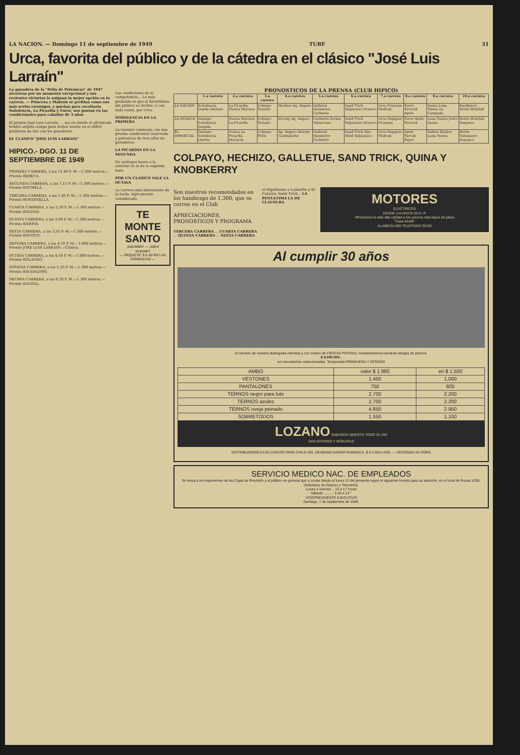LA NACION. — Domingo 11 de septiembre de 1949 TURF 31
Urca, favorita del público y de la cátedra en el clásico "José Luis Larraín"
La ganadora de la "Polla de Potrancas" de 1947 atraviesa por un momento excepcional y sus recientes victorias le asignan la mejor opción en la carrera. — Princesa y Mabruk se perfilan como sus más serios enemigos, y quedan para escoltarla Soñolencia, La Picardía y Furor, nos gustan en las condicionales para caballos de 3 años
El premio José Luis Larraín, ... ma en donde el aficionado tendrá amplio campo para tentar suerte en el difícil problema de dar con los ganadores.
EL CLASICO "JOSE LUIS LARRAIN"
HIPICO.- DGO. 11 DE SEPTIEMBRE DE 1949
PRIMERA CARRERA, a las 12.40 P. M.—1.300 metros.—Premio REBECA.
SEGUNDA CARRERA, a las 1.15 P. M.—1.300 metros.—Premio ROCHELA.
TERCERA CARRERA, a las 1.45 P. M.—1.300 metros.—Premio RONDINELLA.
CUARTA CARRERA, a las 2.20 P. M.—1.300 metros.—Premio ROLDAN.
QUINTA CARRERA, a las 3.00 P. M.—1.300 metros.—Premio RAMFIS.
SEXTA CARRERA, a las 3.35 P. M.—1.300 metros.—Premio ROCOCO.
SEPTIMA CARRERA, a las 4.10 P. M.—1.800 metros.—Premio JOSE LUIS LARRAIN.—Clásico.
OCTAVA CARRERA, a las 4.50 P. M.—1.800 metros.—Premio ROLANDO.
NOVENA CARRERA, a las 5.35 P. M.—1.300 metros.—Premio RAUDALOSO.
DECIMA CARRERA, a las 6.20 P. M.—1.300 metros.—Premio RAUDAL.
Las condiciones de la competencia... Lo más probable es que el favoritismo del público se incline, y con toda razón, por Urca.
SOÑOLENCIA EN LA PRIMERA
La reunión comienza con una prueba condicional reservada a potrancas de tres años no ganadoras.
LA PICARDIA EN LA SEGUNDA
De análogas bases a la anterior es la de la segunda hora.
POR UN CLASICO VALE LA OCTAVA
La carrera más interesante de la tarde, hípicamente considerada.
TE MONTE SANTO
¡saludable! — ¡sabor exquisito!
— PAQUETE: $ 6.40 EN LAS FARMACIAS —
PRONOSTICOS DE LA PRENSA (CLUB HIPICO)
| | 1.a carrera | 2.a carrera | 3.a carrera | 4.a carrera | 5.a carrera | 6.a carrera | 7.a carrera | 8.a carrera | 9.a carrera | 10.a carrera |
| --- | --- | --- | --- | --- | --- | --- | --- | --- | --- | --- |
| LA NACION | Soñolencia Queda Gestapo | La Picardía Nativa Matraca | Colpayo Taranto | Hechizo Ag. Seguro | Galletué Quimérico Cachetón | Sand Trick Valparaíso Orinoco | Urca Princesa Mabruk | Furor Farrouk Apolo | Quina Luna Nueva La Campaña | Knobkerry Rotito Brimfull |
| LA HUASCA | Gestapo Soñolencia Quijada | Nativa Matraca La Picardía | Colpayo Taranto | Stormy Ag. Seguro | Cachetón Zorina Valenciano | Sand Trick Valparaíso Orinoco | Urca Pegajoso Princesa | Furor Apolo Farrouk | Luna Nueva Jorito Quina | Rotito Brimfull Duqueco |
| EL IMPARCIAL | Gestapo Soñolencia Llareta | Nativa La Picardía Marisola | Colpayo Filón | Ag. Seguro Stormy Cambalache | Galletué Quimérico Cachetón | Sand Trick Star Shell Valparaíso | Urca Pegajoso Mabruk | Apolo Farouk Fagot | Salitre Zhukov Luna Nueva | Rotito Tabaquero Duqueco |
COLPAYO, HECHIZO, GALLETUE, SAND TRICK, QUINA Y KNOBKERRY
Son nuestros recomendados en los handicaps de 1.300, que se corren en el Club
APRECIACIONES, PRONOSTICOS Y PROGRAMA
TERCERA CARRERA ... CUARTA CARRERA ... QUINTA CARRERA ... SEXTA CARRERA
el Hipódromo a Labarthe y El Catalán; Sand Trick... LA PENULTIMA LA DE CLAUSURA
MOTORES
ELECTRICOS
DESDE 1/4 HASTA 20 H. P.
Ofrecemos la más alta calidad a los precios más bajos de plaza
"Casa Alvillé"
ALAMEDA 590 TELEFONO 35336
Al cumplir 30 años
Al servicio de nuestra distinguida clientela y con motivo de FIESTAS PATRIAS, mantendremos nuestras rebajas de precios.
$ 8.000,000.-
en mercaderías seleccionadas. Temporada PRIMAVERA Y VERANO
| AMBO | valor $ 1.980 | en $ 1.500 |
| VESTONES | 1.450 | 1.000 |
| PANTALONES | 750 | 600 |
| TERNOS negro para luto | 2.700 | 2.200 |
| TERNOS azules | 2.700 | 2.200 |
| TERNOS oveja peinado | 4.850 | 2.950 |
| SOBRETODOS | 1.550 | 1.100 |
LOZANO SABADOS ABIERTO TODO EL DIA
SAN ANTONIO Y MONJITAS
DISTRIBUIDORES EXCLUSIVOS PARA CHILE DEL DESMANCHADOR RAMWALS. $ 5 CADA UNO. — DEFIENDA SU ROPA
SERVICIO MEDICO NAC. DE EMPLEADOS
Se avisa a los imponentes de las Cajas de Previsión y al público en general que a contar desde el lunes 12 del presente regirá el siguiente horario para su atención, en el local de Rosas 1290, (Subsidios de Reposo y Tesorería).
Lunes a Viernes .. 13 a 17 horas
Sábado .......... 9.30 a 12 "
VICEPRESIDENTE EJECUTIVO
Santiago, 7 de septiembre de 1949.